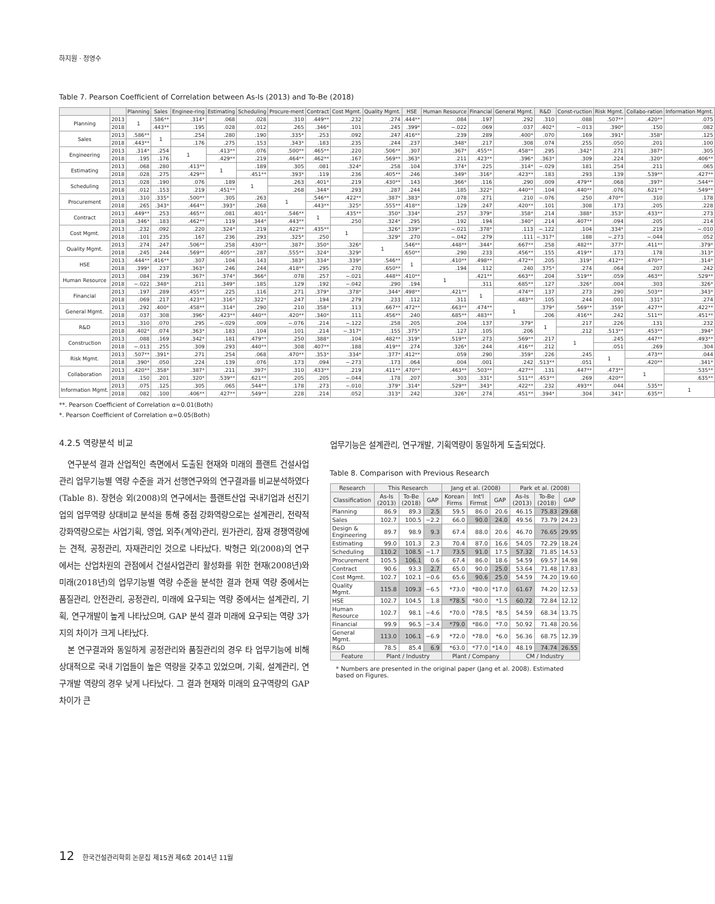하지원 · 정영수
Table 7. Pearson Coefficient of Correlation between As-Is (2013) and To-Be (2018)
| | | Planning | Sales | Enginee-ring | Estimating | Scheduling | Procure-ment | Contract | Cost Mgmt. | Quality Mgmt. | HSE | Human Resource | Financial | General Mgmt. | R&D | Const-ruction | Risk Mgmt. | Collabo-ration | Information Mgmt. |
| --- | --- | --- | --- | --- | --- | --- | --- | --- | --- | --- | --- | --- | --- | --- | --- | --- | --- | --- | --- |
| Planning | 2013 | 1 | .586** | .314* | .068 | .028 | .310 | .449** | .232 | .274 | .444** | .084 | .197 | .292 | .310 | .088 | .507** | .420** | .075 |
| | 2018 | | .443** | .195 | .028 | .012 | .265 | .346* | .101 | .245 | .399* | −.022 | .069 | .037 | .402* | −.013 | .390* | .150 | .082 |
| Sales | 2013 | .586** | 1 | .254 | .280 | .190 | .335* | .253 | .092 | .247 | .416** | .239 | .289 | .400* | .070 | .169 | .391* | .358* | .125 |
| | 2018 | .443** | | .176 | .275 | .153 | .343* | .183 | .235 | .244 | .237 | .348* | .217 | .308 | .074 | .255 | .050 | .201 | .100 |
| Engineering | 2013 | .314* | .254 | 1 | .413** | .076 | .500** | .465** | .220 | .506** | .307 | .367* | .455** | .458** | .295 | .342* | .271 | .387* | .305 |
| | 2018 | .195 | .176 | | .429** | .219 | .464** | .462** | .167 | .569** | .363* | .211 | .423** | .396* | .363* | .309 | .224 | .320* | .406** |
| Estimating | 2013 | .068 | .280 | .413** | 1 | .189 | .305 | .081 | .324* | .258 | .104 | .374* | .225 | .314* | −.029 | .181 | .254 | .211 | .065 |
| | 2018 | .028 | .275 | .429** | | .451** | .393* | .119 | .236 | .405** | .246 | .349* | .316* | .423** | .183 | .293 | .139 | .539** | .427** |
| Scheduling | 2013 | .028 | .190 | .076 | .189 | 1 | .263 | .401* | .219 | .430** | .143 | .366* | .116 | .290 | .009 | .479** | .068 | .397* | .544** |
| | 2018 | .012 | .153 | .219 | .451** | | .268 | .344* | .293 | .287 | .244 | .185 | .322* | .440** | .104 | .440** | .076 | .621** | .549** |
| Procurement | 2013 | .310 | .335* | .500** | .305 | .263 | 1 | .546** | .422** | .387* | .383* | .078 | .271 | .210 | −.076 | .250 | .470** | .310 | .178 |
| | 2018 | .265 | .343* | .464** | .393* | .268 | | .443** | .325* | .555** | .418** | .129 | .247 | .420** | .101 | .308 | .173 | .205 | .228 |
| Contract | 2013 | .449** | .253 | .465** | .081 | .401* | .546** | 1 | .435** | .350* | .334* | .257 | .379* | .358* | .214 | .388* | .353* | .433** | .273 |
| | 2018 | .346* | .183 | .462** | .119 | .344* | .443** | | .250 | .324* | .295 | .192 | .194 | .340* | .214 | .407** | .094 | .205 | .214 |
| Cost Mgmt. | 2013 | .232 | .092 | .220 | .324* | .219 | .422** | .435** | 1 | .326* | .339* | −.021 | .378* | .113 | −.122 | .104 | .334* | .219 | −.010 |
| | 2018 | .101 | .235 | .167 | .236 | .293 | .325* | .250 | | .329* | .270 | −.042 | .279 | .111 | −.317* | .188 | −.273 | −.044 | .052 |
| Quality Mgmt. | 2013 | .274 | .247 | .506** | .258 | .430** | .387* | .350* | .326* | 1 | .546** | .448** | .344* | .667** | .258 | .482** | .377* | .411** | .379* |
| | 2018 | .245 | .244 | .569** | .405** | .287 | .555** | .324* | .329* | | .650** | .290 | .233 | .456** | .155 | .419** | .173 | .178 | .313* |
| HSE | 2013 | .444** | .416** | .307 | .104 | .143 | .383* | .334* | .339* | .546** | 1 | .410** | .498** | .472** | .205 | .319* | .412** | .470** | .314* |
| | 2018 | .399* | .237 | .363* | .246 | .244 | .418** | .295 | .270 | .650** | | .194 | .112 | .240 | .375* | .274 | .064 | .207 | .242 |
| Human Resource | 2013 | .084 | .239 | .367* | .374* | .366* | .078 | .257 | −.021 | .448** | .410** | 1 | .421** | .663** | .204 | .519** | .059 | .463** | .529** |
| | 2018 | −.022 | .348* | .211 | .349* | .185 | .129 | .192 | −.042 | .290 | .194 | | .311 | .685** | .127 | .326* | .004 | .303 | .326* |
| Financial | 2013 | .197 | .289 | .455** | .225 | .116 | .271 | .379* | .378* | .344* | .498** | .421** | 1 | .474** | .137 | .273 | .290 | .503** | .343* |
| | 2018 | .069 | .217 | .423** | .316* | .322* | .247 | .194 | .279 | .233 | .112 | .311 | | .483** | .105 | .244 | .001 | .331* | .274 |
| General Mgmt. | 2013 | .292 | .400* | .458** | .314* | .290 | .210 | .358* | .113 | .667** | .472** | .663** | .474** | 1 | .379* | .569** | .359* | .427** | .422** |
| | 2018 | .037 | .308 | .396* | .423** | .440** | .420** | .340* | .111 | .456** | .240 | .685** | .483** | | .206 | .416** | .242 | .511** | .451** |
| R&D | 2013 | .310 | .070 | .295 | −.029 | .009 | −.076 | .214 | −.122 | .258 | .205 | .204 | .137 | .379* | 1 | .217 | .226 | .131 | .232 |
| | 2018 | .402* | .074 | .363* | .183 | .104 | .101 | .214 | −.317* | .155 | .375* | .127 | .105 | .206 | | .212 | .513** | .453** | .394* |
| Construction | 2013 | .088 | .169 | .342* | .181 | .479** | .250 | .388* | .104 | .482** | .319* | .519** | .273 | .569** | .217 | 1 | .245 | .447** | .493** |
| | 2018 | −.013 | .255 | .309 | .293 | .440** | .308 | .407** | .188 | .419** | .274 | .326* | .244 | .416** | .212 | | .051 | .269 | .304 |
| Risk Mgmt. | 2013 | .507** | .391* | .271 | .254 | .068 | .470** | .353* | .334* | .377* | .412** | .059 | .290 | .359* | .226 | .245 | 1 | .473** | .044 |
| | 2018 | .390* | .050 | .224 | .139 | .076 | .173 | .094 | −.273 | .173 | .064 | .004 | .001 | .242 | .513** | .051 | | .420** | .341* |
| Collaboration | 2013 | .420** | .358* | .387* | .211 | .397* | .310 | .433** | .219 | .411** | .470** | .463** | .503** | .427** | .131 | .447** | .473** | 1 | .535** |
| | 2018 | .150 | .201 | .320* | .539** | .621** | .205 | .205 | −.044 | .178 | .207 | .303 | .331* | .511** | .453** | .269 | .420** | | .635** |
| Information Mgmt. | 2013 | .075 | .125 | .305 | .065 | .544** | .178 | .273 | −.010 | .379* | .314* | .529** | .343* | .422** | .232 | .493** | .044 | .535** | 1 |
| | 2018 | .082 | .100 | .406** | .427** | .549** | .228 | .214 | .052 | .313* | .242 | .326* | .274 | .451** | .394* | .304 | .341* | .635** | |
**. Pearson Coefficient of Correlation α=0.01(Both)
*. Pearson Coefficient of Correlation α=0.05(Both)
4.2.5 역량분석 비교
연구분석 결과 산업적인 측면에서 도출된 현재와 미래의 플랜트 건설사업관리 업무기능별 역량 수준을 과거 선행연구와의 연구결과를 비교분석하였다(Table 8). 장현승 외(2008)의 연구에서는 플랜트산업 국내기업과 선진기업의 업무역량 상대비교 분석을 통해 중점 강화역량으로는 설계관리, 전략적 강화역량으로는 사업기획, 영업, 외주(계약)관리, 원가관리, 잠재 경쟁역량에는 견적, 공정관리, 자재관리인 것으로 나타났다. 박형근 외(2008)의 연구에서는 산업차원의 관점에서 건설사업관리 활성화를 위한 현재(2008년)와 미래(2018년)의 업무기능별 역량 수준을 분석한 결과 현재 역량 중에서는 품질관리, 안전관리, 공정관리, 미래에 요구되는 역량 중에서는 설계관리, 기획, 연구개발이 높게 나타났으며, GAP 분석 결과 미래에 요구되는 역량 3가지의 차이가 크게 나타났다.
본 연구결과와 동일하게 공정관리와 품질관리의 경우 타 업무기능에 비해 상대적으로 국내 기업들이 높은 역량을 갖추고 있었으며, 기획, 설계관리, 연구개발 역량의 경우 낮게 나타났다. 그 결과 현재와 미래의 요구역량의 GAP 차이가 큰
업무기능은 설계관리, 연구개발, 기획역량이 동일하게 도출되었다.
Table 8. Comparison with Previous Research
| Research | This Research | | | Jang et al. (2008) | | | Park et al. (2008) | | |
| --- | --- | --- | --- | --- | --- | --- | --- | --- | --- |
| Classification | As-Is (2013) | To-Be (2018) | GAP | Korean Firms | Int'l Firmst | GAP | As-Is (2013) | To-Be (2018) | GAP |
| Planning | 86.9 | 89.3 | 2.5 | 59.5 | 86.0 | 20.6 | 46.15 | 75.83 | 29.68 |
| Sales | 102.7 | 100.5 | −2.2 | 66.0 | 90.0 | 24.0 | 49.56 | 73.79 | 24.23 |
| Design & Engineering | 89.7 | 98.9 | 9.3 | 67.4 | 88.0 | 20.6 | 46.70 | 76.65 | 29.95 |
| Estimating | 99.0 | 101.3 | 2.3 | 70.4 | 87.0 | 16.6 | 54.05 | 72.29 | 18.24 |
| Scheduling | 110.2 | 108.5 | −1.7 | 73.5 | 91.0 | 17.5 | 57.32 | 71.85 | 14.53 |
| Procurement | 105.5 | 106.1 | 0.6 | 67.4 | 86.0 | 18.6 | 54.59 | 69.57 | 14.98 |
| Contract | 90.6 | 93.3 | 2.7 | 65.0 | 90.0 | 25.0 | 53.64 | 71.48 | 17.83 |
| Cost Mgmt. | 102.7 | 102.1 | −0.6 | 65.6 | 90.6 | 25.0 | 54.59 | 74.20 | 19.60 |
| Quality Mgmt. | 115.8 | 109.3 | −6.5 | *73.0 | *80.0 | *17.0 | 61.67 | 74.20 | 12.53 |
| HSE | 102.7 | 104.5 | 1.8 | *78.5 | *80.0 | *1.5 | 60.72 | 72.84 | 12.12 |
| Human Resource | 102.7 | 98.1 | −4.6 | *70.0 | *78.5 | *8.5 | 54.59 | 68.34 | 13.75 |
| Financial | 99.9 | 96.5 | −3.4 | *79.0 | *86.0 | *7.0 | 50.92 | 71.48 | 20.56 |
| General Mgmt. | 113.0 | 106.1 | −6.9 | *72.0 | *78.0 | *6.0 | 56.36 | 68.75 | 12.39 |
| R&D | 78.5 | 85.4 | 6.9 | *63.0 | *77.0 | *14.0 | 48.19 | 74.74 | 26.55 |
| Feature | Plant / Industry | | | Plant / Company | | | CM / Industry | | |
* Numbers are presented in the original paper (Jang et al. 2008). Estimated based on Figures.
12 한국건설관리학회 논문집 제15권 제6호 2014년 11월